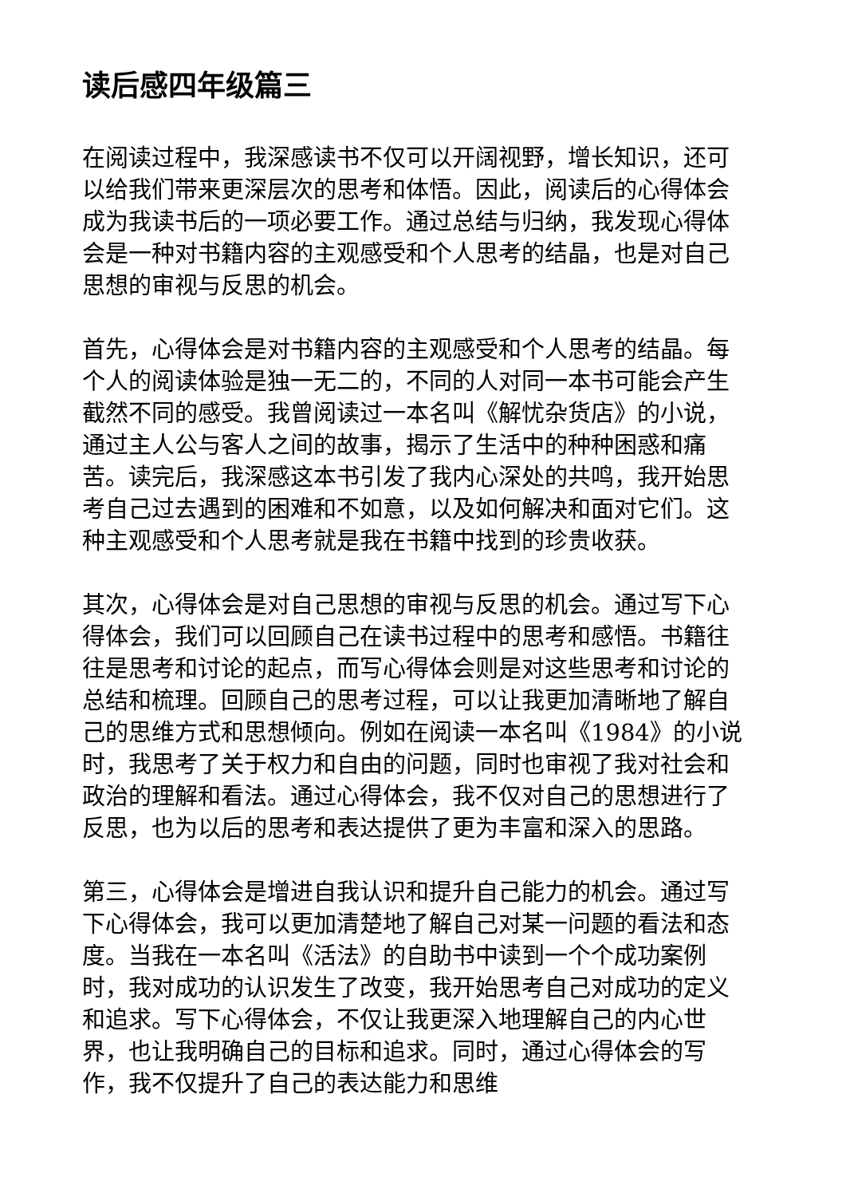读后感四年级篇三
在阅读过程中，我深感读书不仅可以开阔视野，增长知识，还可以给我们带来更深层次的思考和体悟。因此，阅读后的心得体会成为我读书后的一项必要工作。通过总结与归纳，我发现心得体会是一种对书籍内容的主观感受和个人思考的结晶，也是对自己思想的审视与反思的机会。
首先，心得体会是对书籍内容的主观感受和个人思考的结晶。每个人的阅读体验是独一无二的，不同的人对同一本书可能会产生截然不同的感受。我曾阅读过一本名叫《解忧杂货店》的小说，通过主人公与客人之间的故事，揭示了生活中的种种困惑和痛苦。读完后，我深感这本书引发了我内心深处的共鸣，我开始思考自己过去遇到的困难和不如意，以及如何解决和面对它们。这种主观感受和个人思考就是我在书籍中找到的珍贵收获。
其次，心得体会是对自己思想的审视与反思的机会。通过写下心得体会，我们可以回顾自己在读书过程中的思考和感悟。书籍往往是思考和讨论的起点，而写心得体会则是对这些思考和讨论的总结和梳理。回顾自己的思考过程，可以让我更加清晰地了解自己的思维方式和思想倾向。例如在阅读一本名叫《1984》的小说时，我思考了关于权力和自由的问题，同时也审视了我对社会和政治的理解和看法。通过心得体会，我不仅对自己的思想进行了反思，也为以后的思考和表达提供了更为丰富和深入的思路。
第三，心得体会是增进自我认识和提升自己能力的机会。通过写下心得体会，我可以更加清楚地了解自己对某一问题的看法和态度。当我在一本名叫《活法》的自助书中读到一个个成功案例时，我对成功的认识发生了改变，我开始思考自己对成功的定义和追求。写下心得体会，不仅让我更深入地理解自己的内心世界，也让我明确自己的目标和追求。同时，通过心得体会的写作，我不仅提升了自己的表达能力和思维